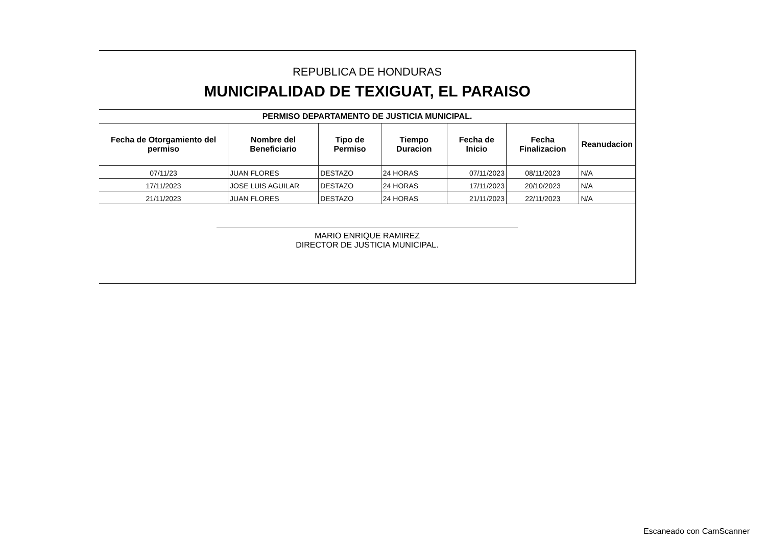REPUBLICA DE HONDURAS
MUNICIPALIDAD DE TEXIGUAT, EL PARAISO
PERMISO DEPARTAMENTO DE JUSTICIA MUNICIPAL.
| Fecha de Otorgamiento del permiso | Nombre del Beneficiario | Tipo de Permiso | Tiempo Duracion | Fecha de Inicio | Fecha Finalizacion | Reanudacion |
| --- | --- | --- | --- | --- | --- | --- |
| 07/11/23 | JUAN FLORES | DESTAZO | 24 HORAS | 07/11/2023 | 08/11/2023 | N/A |
| 17/11/2023 | JOSE LUIS AGUILAR | DESTAZO | 24 HORAS | 17/11/2023 | 20/10/2023 | N/A |
| 21/11/2023 | JUAN FLORES | DESTAZO | 24 HORAS | 21/11/2023 | 22/11/2023 | N/A |
MARIO ENRIQUE RAMIREZ
DIRECTOR DE JUSTICIA MUNICIPAL.
Escaneado con CamScanner